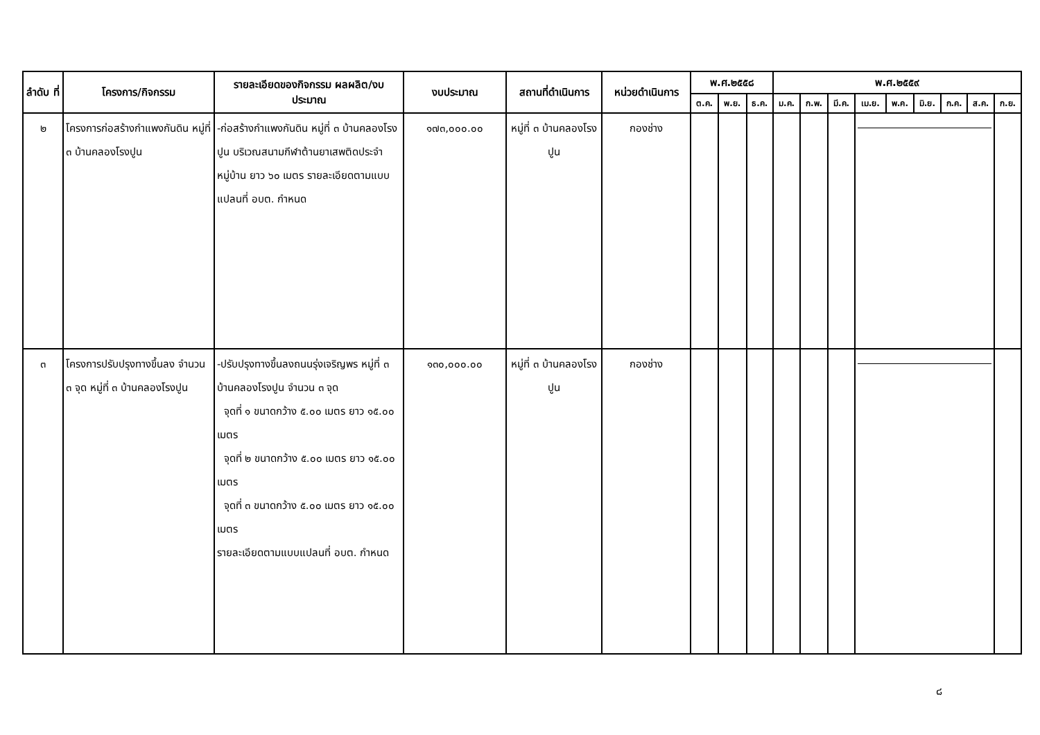| ลำดับ ที่ | โครงการ/กิจกรรม | รายละเอียดของกิจกรรม ผลผลิต/งบประมาณ | งบประมาณ | สถานที่ดำเนินการ | หน่วยดำเนินการ | พ.ศ.๒๕๕๘ | | | พ.ศ.๒๕๕๙ | | | | | | | | |
| --- | --- | --- | --- | --- | --- | --- | --- | --- | --- | --- | --- | --- | --- | --- | --- | --- | --- |
| | | | | | | ต.ค. | พ.ย. | ธ.ค. | ม.ค. | ก.พ. | มี.ค. | เม.ย. | พ.ค. | มิ.ย. | ก.ค. | ส.ค. | ก.ย. |
| ๒ | โครงการก่อสร้างกำแพงกันดิน หมู่ที่ ๓ บ้านคลองโรงปูน | -ก่อสร้างกำแพงกันดิน หมู่ที่ ๓ บ้านคลองโรงปูน บริเวณสนามกีฬาต้านยาเสพติดประจำหมู่บ้าน ยาว ๖๐ เมตร รายละเอียดตามแบบแปลนที่ อบต. กำหนด | ๑๗๓,๐๐๐.๐๐ | หมู่ที่ ๓ บ้านคลองโรงปูน | กองช่าง | | | | | | | | | | | | |
| ๓ | โครงการปรับปรุงทางขึ้นลง จำนวน ๓ จุด หมู่ที่ ๓ บ้านคลองโรงปูน | -ปรับปรุงทางขึ้นลงถนนรุ่งเจริญพร หมู่ที่ ๓ บ้านคลองโรงปูน จำนวน ๓ จุด จุดที่ ๑ ขนาดกว้าง ๕.๐๐ เมตร ยาว ๑๕.๐๐ เมตร จุดที่ ๒ ขนาดกว้าง ๕.๐๐ เมตร ยาว ๑๕.๐๐ เมตร จุดที่ ๓ ขนาดกว้าง ๕.๐๐ เมตร ยาว ๑๕.๐๐ เมตร รายละเอียดตามแบบแปลนที่ อบต. กำหนด | ๑๓๐,๐๐๐.๐๐ | หมู่ที่ ๓ บ้านคลองโรงปูน | กองช่าง | | | | | | | | | | | | |
๘